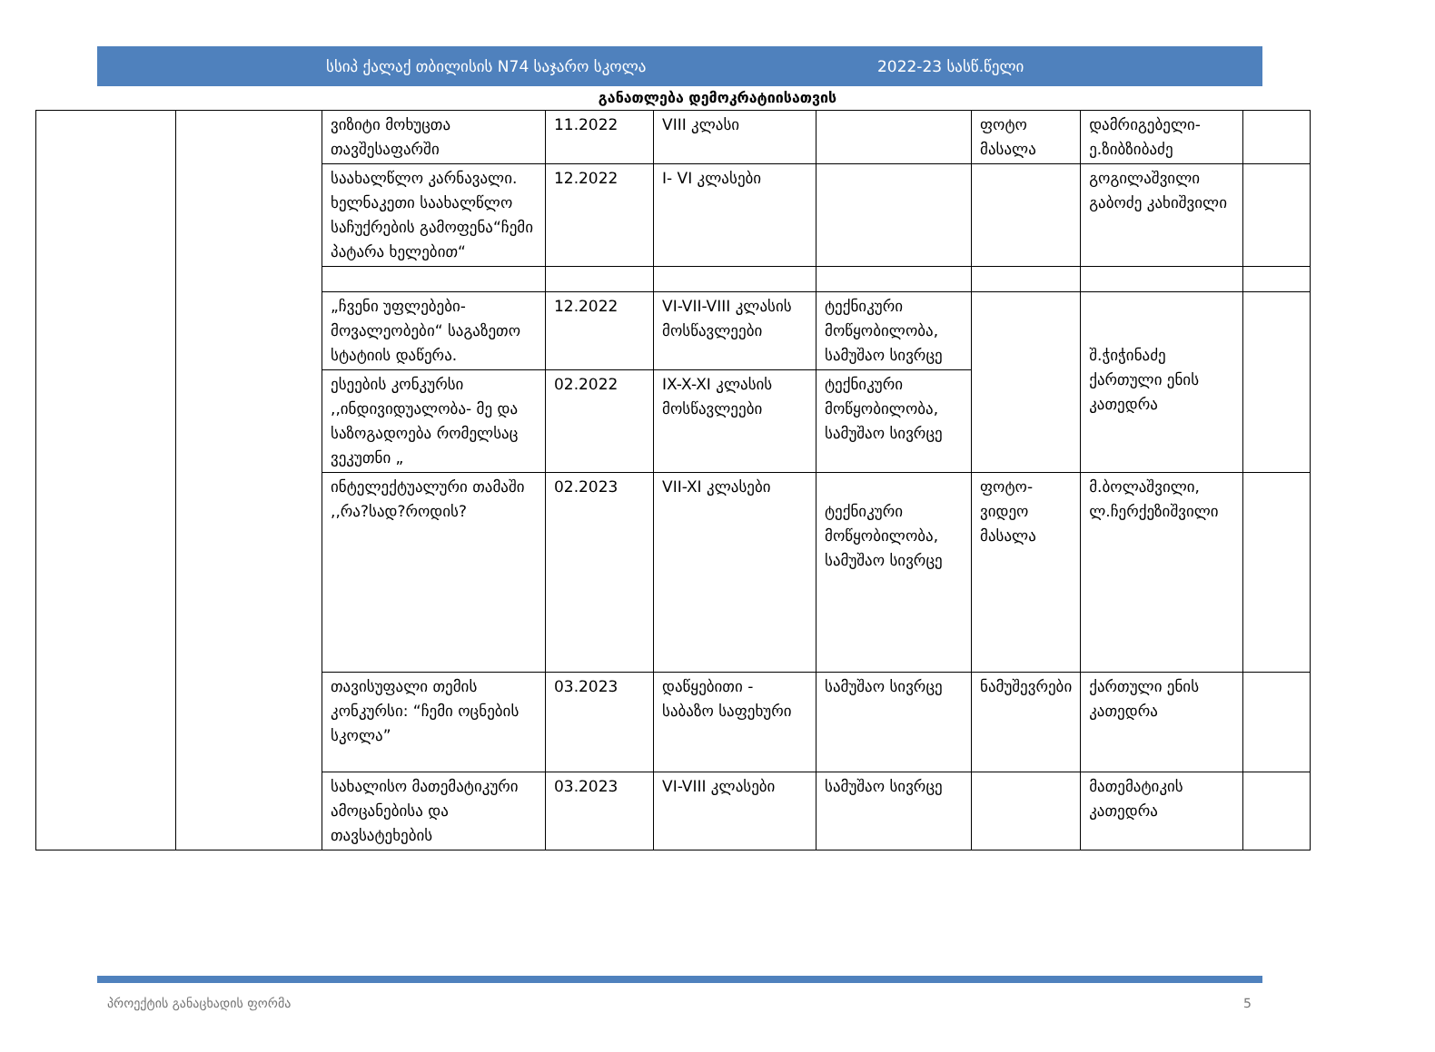სსიპ ქალაქ თბილისის N74 საჯარო სკოლა 2022-23 სასწ.წელი
განათლება დემოკრატიისათვის
| | | ვიზიტი მოხუცთა თავშესაფარში | 11.2022 | VIII კლასი | | ფოტო მასალა | დამრიგებელი-ე.ზიბზიბაძე | |
| | | საახალწლო კარნავალი. ხელნაკეთი საახალწლო საჩუქრების გამოფენა“ჩემი პატარა ხელებით“ | 12.2022 | I- VI კლასები | | | გოგილაშვილი გაბოძე კახიშვილი | |
| | | „ჩვენი უფლებები-მოვალეობები“ საგაზეთო სტატიის დაწერა. | 12.2022 | VI-VII-VIII კლასის მოსწავლეები | ტექნიკური მოწყობილობა, სამუშაო სივრცე | | შ.ჭიჭინაძე ქართული ენის კათედრა | |
| | | ესეების კონკურსი ,,ინდივიდუალობა- მე და საზოგადოება რომელსაც ვეკუთნი „ | 02.2022 | IX-X-XI კლასის მოსწავლეები | ტექნიკური მოწყობილობა, სამუშაო სივრცე | | | |
| | | ინტელექტუალური თამაში ,,რა?სად?როდის? | 02.2023 | VII-XI კლასები | ტექნიკური მოწყობილობა, სამუშაო სივრცე | ფოტო-ვიდეო მასალა | მ.ბოლაშვილი, ლ.ჩერქეზიშვილი | |
| | | თავისუფალი თემის კონკურსი: “ჩემი ოცნების სკოლა” | 03.2023 | დაწყებითი - საბაზო საფეხური | სამუშაო სივრცე | ნამუშევრები | ქართული ენის კათედრა | |
| | | სახალისო მათემატიკური ამოცანებისა და თავსატეხების | 03.2023 | VI-VIII კლასები | სამუშაო სივრცე | | მათემატიკის კათედრა | |
პროექტის განაცხადის ფორმა 5